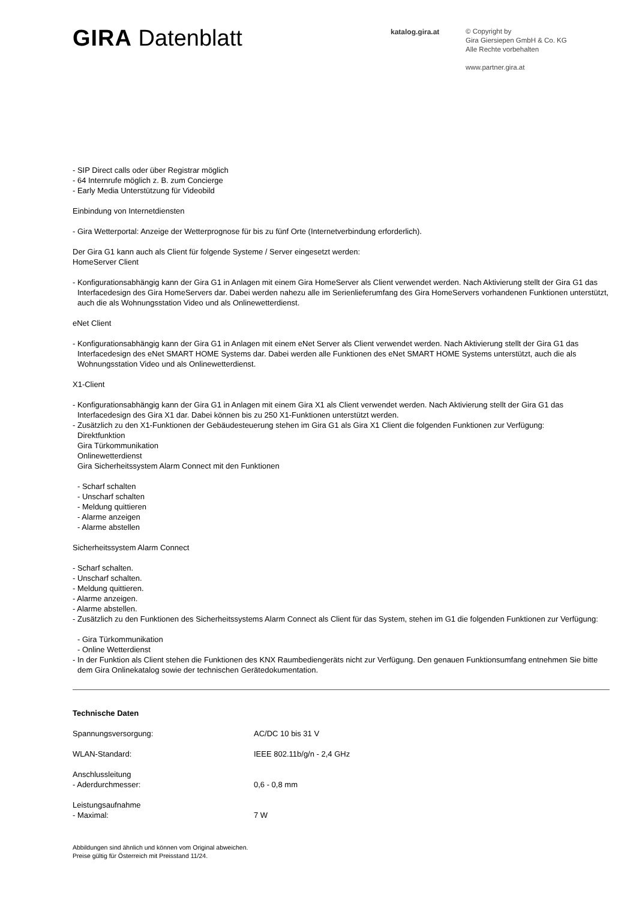GIRA Datenblatt
katalog.gira.at
© Copyright by
Gira Giersiepen GmbH & Co. KG
Alle Rechte vorbehalten
www.partner.gira.at
- SIP Direct calls oder über Registrar möglich
- 64 Internrufe möglich z. B. zum Concierge
- Early Media Unterstützung für Videobild
Einbindung von Internetdiensten
- Gira Wetterportal: Anzeige der Wetterprognose für bis zu fünf Orte (Internetverbindung erforderlich).
Der Gira G1 kann auch als Client für folgende Systeme / Server eingesetzt werden:
HomeServer Client
- Konfigurationsabhängig kann der Gira G1 in Anlagen mit einem Gira HomeServer als Client verwendet werden. Nach Aktivierung stellt der Gira G1 das Interfacedesign des Gira HomeServers dar. Dabei werden nahezu alle im Serienlieferumfang des Gira HomeServers vorhandenen Funktionen unterstützt, auch die als Wohnungsstation Video und als Onlinewetterdienst.
eNet Client
- Konfigurationsabhängig kann der Gira G1 in Anlagen mit einem eNet Server als Client verwendet werden. Nach Aktivierung stellt der Gira G1 das Interfacedesign des eNet SMART HOME Systems dar. Dabei werden alle Funktionen des eNet SMART HOME Systems unterstützt, auch die als Wohnungsstation Video und als Onlinewetterdienst.
X1-Client
- Konfigurationsabhängig kann der Gira G1 in Anlagen mit einem Gira X1 als Client verwendet werden. Nach Aktivierung stellt der Gira G1 das Interfacedesign des Gira X1 dar. Dabei können bis zu 250 X1-Funktionen unterstützt werden.
- Zusätzlich zu den X1-Funktionen der Gebäudesteuerung stehen im Gira G1 als Gira X1 Client die folgenden Funktionen zur Verfügung:
Direktfunktion
Gira Türkommunikation
Onlinewetterdienst
Gira Sicherheitssystem Alarm Connect mit den Funktionen
- Scharf schalten
- Unscharf schalten
- Meldung quittieren
- Alarme anzeigen
- Alarme abstellen
Sicherheitssystem Alarm Connect
- Scharf schalten.
- Unscharf schalten.
- Meldung quittieren.
- Alarme anzeigen.
- Alarme abstellen.
- Zusätzlich zu den Funktionen des Sicherheitssystems Alarm Connect als Client für das System, stehen im G1 die folgenden Funktionen zur Verfügung:
- Gira Türkommunikation
- Online Wetterdienst
- In der Funktion als Client stehen die Funktionen des KNX Raumbediengeräts nicht zur Verfügung. Den genauen Funktionsumfang entnehmen Sie bitte dem Gira Onlinekatalog sowie der technischen Gerätedokumentation.
Technische Daten
| Spannungsversorgung: | AC/DC 10 bis 31 V |
| WLAN-Standard: | IEEE 802.11b/g/n - 2,4 GHz |
| Anschlussleitung - Aderdurchmesser: | 0,6 - 0,8 mm |
| Leistungsaufnahme - Maximal: | 7 W |
Abbildungen sind ähnlich und können vom Original abweichen.
Preise gültig für Österreich mit Preisstand 11/24.